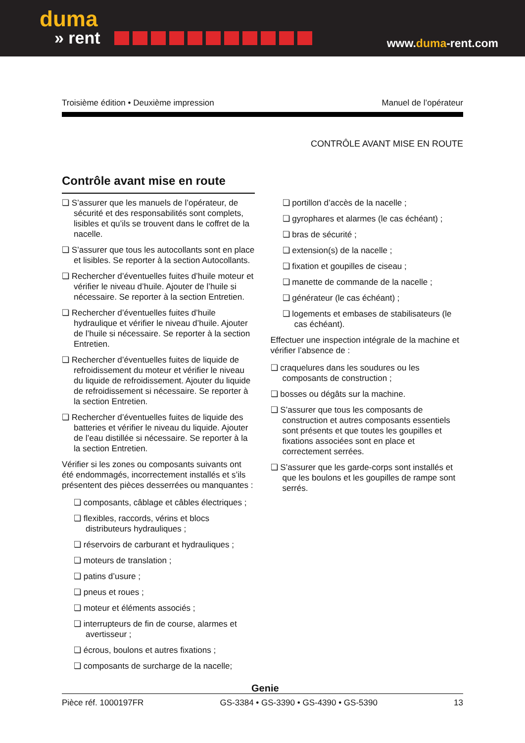duma
» rent
www.duma-rent.com
Troisième édition • Deuxième impression Manuel de l’opérateur
CONTRÔLE AVANT MISE EN ROUTE
Contrôle avant mise en route
❏ S’assurer que les manuels de l’opérateur, de sécurité et des responsabilités sont complets, lisibles et qu’ils se trouvent dans le coffret de la nacelle.
❏ S’assurer que tous les autocollants sont en place et lisibles. Se reporter à la section Autocollants.
❏ Rechercher d’éventuelles fuites d’huile moteur et vérifier le niveau d’huile. Ajouter de l’huile si nécessaire. Se reporter à la section Entretien.
❏ Rechercher d’éventuelles fuites d’huile hydraulique et vérifier le niveau d’huile. Ajouter de l’huile si nécessaire. Se reporter à la section Entretien.
❏ Rechercher d’éventuelles fuites de liquide de refroidissement du moteur et vérifier le niveau du liquide de refroidissement. Ajouter du liquide de refroidissement si nécessaire. Se reporter à la section Entretien.
❏ Rechercher d’éventuelles fuites de liquide des batteries et vérifier le niveau du liquide. Ajouter de l’eau distillée si nécessaire. Se reporter à la la section Entretien.
Vérifier si les zones ou composants suivants ont été endommagés, incorrectement installés et s’ils présentent des pièces desserrées ou manquantes :
❏ composants, câblage et câbles électriques ;
❏ flexibles, raccords, vérins et blocs distributeurs hydrauliques ;
❏ réservoirs de carburant et hydrauliques ;
❏ moteurs de translation ;
❏ patins d’usure ;
❏ pneus et roues ;
❏ moteur et éléments associés ;
❏ interrupteurs de fin de course, alarmes et avertisseur ;
❏ écrous, boulons et autres fixations ;
❏ composants de surcharge de la nacelle;
❏ portillon d’accès de la nacelle ;
❏ gyrophares et alarmes (le cas échéant) ;
❏ bras de sécurité ;
❏ extension(s) de la nacelle ;
❏ fixation et goupilles de ciseau ;
❏ manette de commande de la nacelle ;
❏ générateur (le cas échéant) ;
❏ logements et embases de stabilisateurs (le cas échéant).
Effectuer une inspection intégrale de la machine et vérifier l’absence de :
❏ craquelures dans les soudures ou les composants de construction ;
❏ bosses ou dégâts sur la machine.
❏ S’assurer que tous les composants de construction et autres composants essentiels sont présents et que toutes les goupilles et fixations associées sont en place et correctement serrées.
❏ S’assurer que les garde-corps sont installés et que les boulons et les goupilles de rampe sont serrés.
Genie
Pièce réf. 1000197FR GS-3384 • GS-3390 • GS-4390 • GS-5390 13